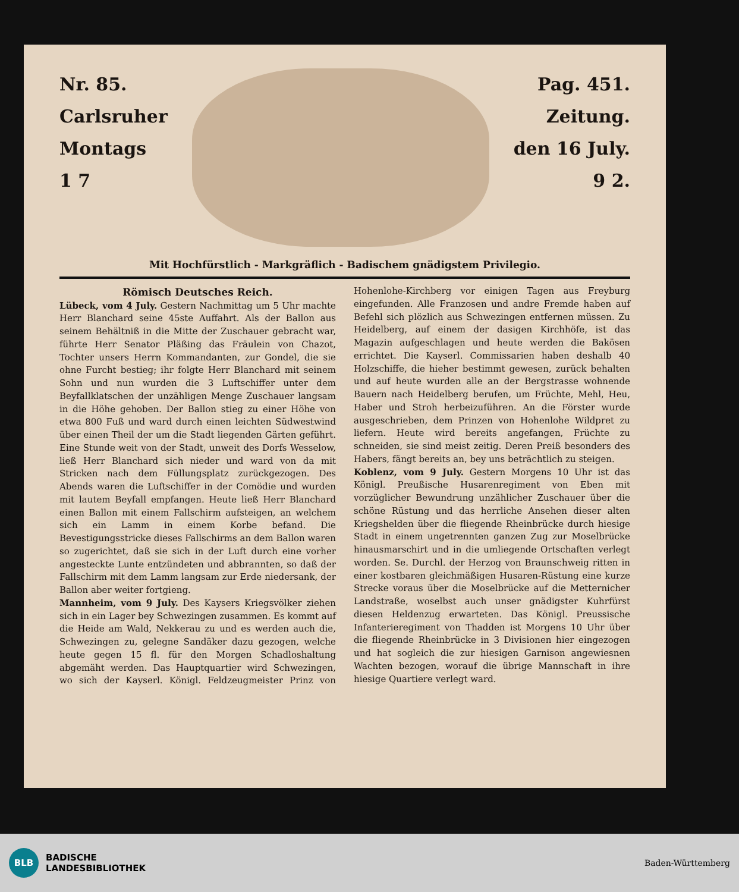Nr. 85.
Carlsruher
Montags
1 7
Pag. 451.
Zeitung.
den 16 July.
9 2.
Mit Hochfürstlich - Markgräflich - Badischem gnädigstem Privilegio.
Römisch Deutsches Reich.
Lübeck, vom 4 July. Gestern Nachmittag um 5 Uhr machte Herr Blanchard seine 45ste Auffahrt. Als der Ballon aus seinem Behältniß in die Mitte der Zuschauer gebracht war, führte Herr Senator Pläßing das Fräulein von Chazot, Tochter unsers Herrn Kommandanten, zur Gondel, die sie ohne Furcht bestieg; ihr folgte Herr Blanchard mit seinem Sohn und nun wurden die 3 Luftschiffer unter dem Beyfallklatschen der unzähligen Menge Zuschauer langsam in die Höhe gehoben. Der Ballon stieg zu einer Höhe von etwa 800 Fuß und ward durch einen leichten Südwestwind über einen Theil der um die Stadt liegenden Gärten geführt. Eine Stunde weit von der Stadt, unweit des Dorfs Wesselow, ließ Herr Blanchard sich nieder und ward von da mit Stricken nach dem Füllungsplatz zurückgezogen. Des Abends waren die Luftschiffer in der Comödie und wurden mit lautem Beyfall empfangen. Heute ließ Herr Blanchard einen Ballon mit einem Fallschirm aufsteigen, an welchem sich ein Lamm in einem Korbe befand. Die Bevestigungsstricke dieses Fallschirms an dem Ballon waren so zugerichtet, daß sie sich in der Luft durch eine vorher angesteckte Lunte entzündeten und abbrannten, so daß der Fallschirm mit dem Lamm langsam zur Erde niedersank, der Ballon aber weiter fortgieng.
Mannheim, vom 9 July. Des Kaysers Kriegsvölker ziehen sich in ein Lager bey Schwezingen zusammen. Es kommt auf die Heide am Wald, Nekkerau zu und es werden auch die, Schwezingen zu, gelegne Sandäker dazu gezogen, welche heute gegen 15 fl. für den Morgen Schadloshaltung abgemäht werden. Das Hauptquartier wird Schwezingen, wo sich der Kayserl. Königl. Feldzeugmeister Prinz von Hohenlohe-Kirchberg vor einigen Tagen aus Freyburg eingefunden. Alle Franzosen und andre Fremde haben auf Befehl sich plözlich aus Schwezingen entfernen müssen. Zu Heidelberg, auf einem der dasigen Kirchhöfe, ist das Magazin aufgeschlagen und heute werden die Bakösen errichtet. Die Kayserl. Commissarien haben deshalb 40 Holzschiffe, die hieher bestimmt gewesen, zurück behalten und auf heute wurden alle an der Bergstrasse wohnende Bauern nach Heidelberg berufen, um Früchte, Mehl, Heu, Haber und Stroh herbeizuführen. An die Förster wurde ausgeschrieben, dem Prinzen von Hohenlohe Wildpret zu liefern. Heute wird bereits angefangen, Früchte zu schneiden, sie sind meist zeitig. Deren Preiß besonders des Habers, fängt bereits an, bey uns beträchtlich zu steigen.
Koblenz, vom 9 July. Gestern Morgens 10 Uhr ist das Königl. Preußische Husarenregiment von Eben mit vorzüglicher Bewundrung unzählicher Zuschauer über die schöne Rüstung und das herrliche Ansehen dieser alten Kriegshelden über die fliegende Rheinbrücke durch hiesige Stadt in einem ungetrennten ganzen Zug zur Moselbrücke hinausmarschirt und in die umliegende Ortschaften verlegt worden. Se. Durchl. der Herzog von Braunschweig ritten in einer kostbaren gleichmäßigen Husaren-Rüstung eine kurze Strecke voraus über die Moselbrücke auf die Metternicher Landstraße, woselbst auch unser gnädigster Kuhrfürst diesen Heldenzug erwarteten. Das Königl. Preussische Infanterieregiment von Thadden ist Morgens 10 Uhr über die fliegende Rheinbrücke in 3 Divisionen hier eingezogen und hat sogleich die zur hiesigen Garnison angewiesnen Wachten bezogen, worauf die übrige Mannschaft in ihre hiesige Quartiere verlegt ward.
BLB
BADISCHE
LANDESBIBLIOTHEK
Baden-Württemberg